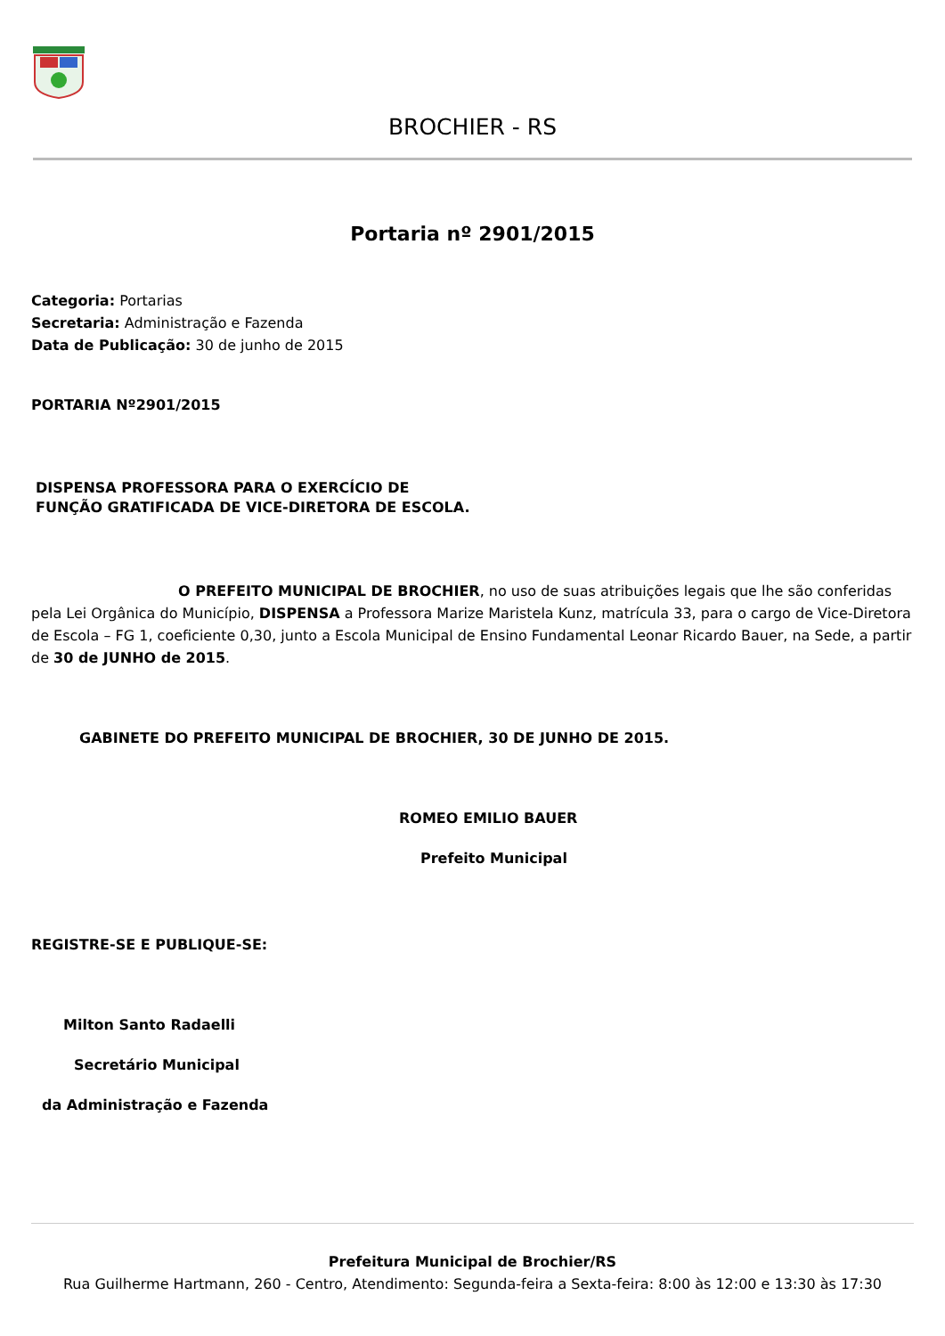BROCHIER - RS
Portaria nº 2901/2015
Categoria: Portarias
Secretaria: Administração e Fazenda
Data de Publicação: 30 de junho de 2015
PORTARIA Nº2901/2015
DISPENSA PROFESSORA PARA O EXERCÍCIO DE
FUNÇÃO GRATIFICADA DE VICE-DIRETORA DE ESCOLA.
O PREFEITO MUNICIPAL DE BROCHIER, no uso de suas atribuições legais que lhe são conferidas pela Lei Orgânica do Município, DISPENSA a Professora Marize Maristela Kunz, matrícula 33, para o cargo de Vice-Diretora de Escola – FG 1, coeficiente 0,30, junto a Escola Municipal de Ensino Fundamental Leonar Ricardo Bauer, na Sede, a partir de 30 de JUNHO de 2015.
GABINETE DO PREFEITO MUNICIPAL DE BROCHIER, 30 DE JUNHO DE 2015.
ROMEO EMILIO BAUER
Prefeito Municipal
REGISTRE-SE E PUBLIQUE-SE:
Milton Santo Radaelli
Secretário Municipal
da Administração e Fazenda
Prefeitura Municipal de Brochier/RS
Rua Guilherme Hartmann, 260 - Centro, Atendimento: Segunda-feira a Sexta-feira: 8:00 às 12:00 e 13:30 às 17:30